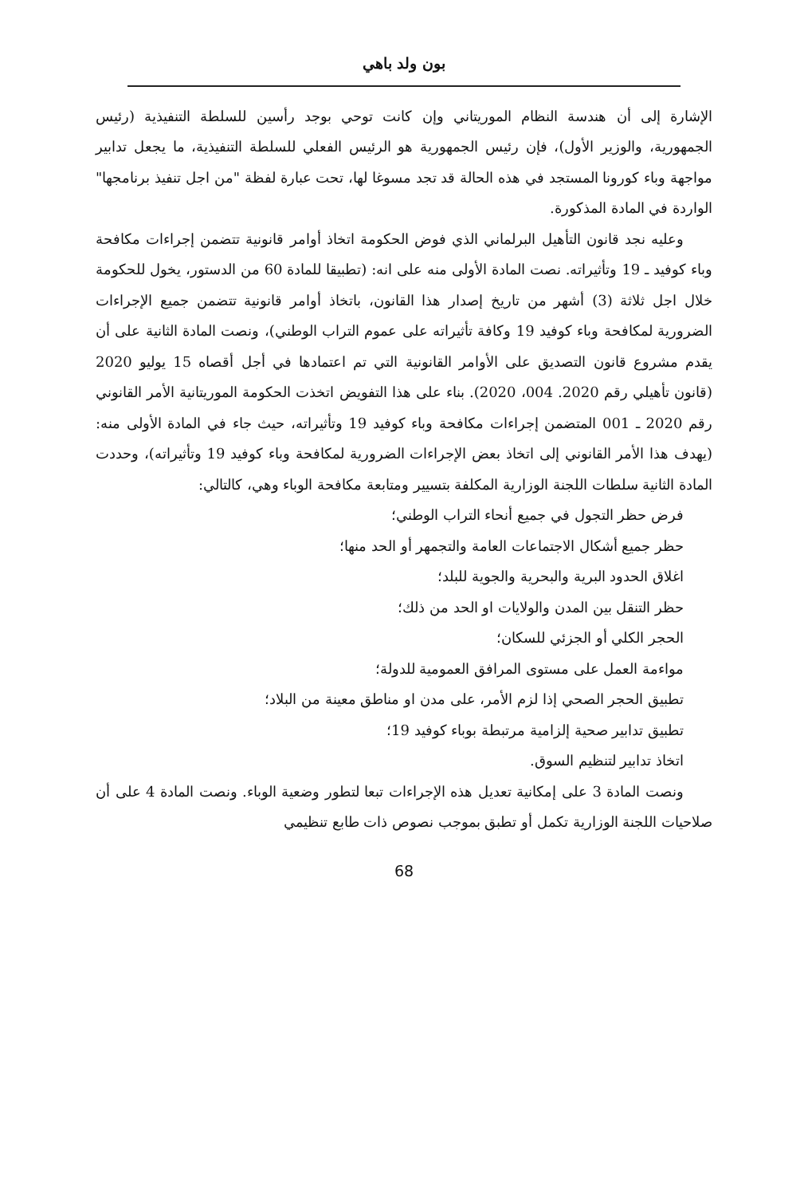بون ولد باهي
الإشارة إلى أن هندسة النظام الموريتاني وإن كانت توحي بوجد رأسين للسلطة التنفيذية (رئيس الجمهورية، والوزير الأول)، فإن رئيس الجمهورية هو الرئيس الفعلي للسلطة التنفيذية، ما يجعل تدابير مواجهة وباء كورونا المستجد في هذه الحالة قد تجد مسوغا لها، تحت عبارة لفظة "من اجل تنفيذ برنامجها" الواردة في المادة المذكورة.
وعليه نجد قانون التأهيل البرلماني الذي فوض الحكومة اتخاذ أوامر قانونية تتضمن إجراءات مكافحة وباء كوفيد ـ 19 وتأثيراته. نصت المادة الأولى منه على انه: (تطبيقا للمادة 60 من الدستور، يخول للحكومة خلال اجل ثلاثة (3) أشهر من تاريخ إصدار هذا القانون، باتخاذ أوامر قانونية تتضمن جميع الإجراءات الضرورية لمكافحة وباء كوفيد 19 وكافة تأثيراته على عموم التراب الوطني)، ونصت المادة الثانية على أن يقدم مشروع قانون التصديق على الأوامر القانونية التي تم اعتمادها في أجل أقصاه 15 يوليو 2020 (قانون تأهيلي رقم 2020. 004، 2020). بناء على هذا التفويض اتخذت الحكومة الموريتانية الأمر القانوني رقم 2020 ـ 001 المتضمن إجراءات مكافحة وباء كوفيد 19 وتأثيراته، حيث جاء في المادة الأولى منه: (يهدف هذا الأمر القانوني إلى اتخاذ بعض الإجراءات الضرورية لمكافحة وباء كوفيد 19 وتأثيراته)، وحددت المادة الثانية سلطات اللجنة الوزارية المكلفة بتسيير ومتابعة مكافحة الوباء وهي، كالتالي:
فرض حظر التجول في جميع أنحاء التراب الوطني؛
حظر جميع أشكال الاجتماعات العامة والتجمهر أو الحد منها؛
اغلاق الحدود البرية والبحرية والجوية للبلد؛
حظر التنقل بين المدن والولايات او الحد من ذلك؛
الحجر الكلي أو الجزئي للسكان؛
مواءمة العمل على مستوى المرافق العمومية للدولة؛
تطبيق الحجر الصحي إذا لزم الأمر، على مدن او مناطق معينة من البلاد؛
تطبيق تدابير صحية إلزامية مرتبطة بوباء كوفيد 19؛
اتخاذ تدابير لتنظيم السوق.
ونصت المادة 3 على إمكانية تعديل هذه الإجراءات تبعا لتطور وضعية الوباء. ونصت المادة 4 على أن صلاحيات اللجنة الوزارية تكمل أو تطبق بموجب نصوص ذات طابع تنظيمي
68